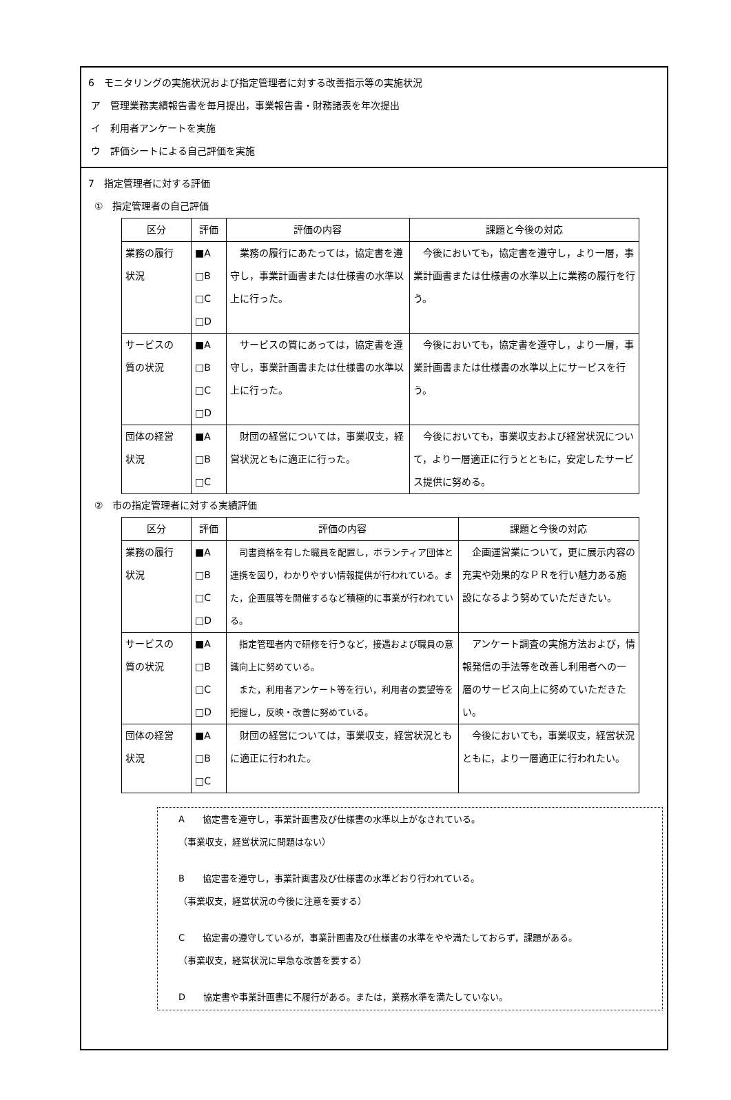6　モニタリングの実施状況および指定管理者に対する改善指示等の実施状況
ア　管理業務実績報告書を毎月提出，事業報告書・財務諸表を年次提出
イ　利用者アンケートを実施
ウ　評価シートによる自己評価を実施
7　指定管理者に対する評価
①　指定管理者の自己評価
| 区分 | 評価 | 評価の内容 | 課題と今後の対応 |
| --- | --- | --- | --- |
| 業務の履行 状況 | ■A □B □C □D | 業務の履行にあたっては，協定書を遵守し，事業計画書または仕様書の水準以上に行った。 | 今後においても，協定書を遵守し，より一層，事業計画書または仕様書の水準以上に業務の履行を行う。 |
| サービスの 質の状況 | ■A □B □C □D | サービスの質にあっては，協定書を遵守し，事業計画書または仕様書の水準以上に行った。 | 今後においても，協定書を遵守し，より一層，事業計画書または仕様書の水準以上にサービスを行う。 |
| 団体の経営 状況 | ■A □B □C | 財団の経営については，事業収支，経営状況ともに適正に行った。 | 今後においても，事業収支および経営状況について，より一層適正に行うとともに，安定したサービス提供に努める。 |
②　市の指定管理者に対する実績評価
| 区分 | 評価 | 評価の内容 | 課題と今後の対応 |
| --- | --- | --- | --- |
| 業務の履行 状況 | ■A □B □C □D | 司書資格を有した職員を配置し，ボランティア団体と連携を図り，わかりやすい情報提供が行われている。また，企画展等を開催するなど積極的に事業が行われている。 | 企画運営業について，更に展示内容の充実や効果的なＰＲを行い魅力ある施設になるよう努めていただきたい。 |
| サービスの 質の状況 | ■A □B □C □D | 指定管理者内で研修を行うなど，接遇および職員の意識向上に努めている。 また，利用者アンケート等を行い，利用者の要望等を把握し，反映・改善に努めている。 | アンケート調査の実施方法および，情報発信の手法等を改善し利用者への一層のサービス向上に努めていただきたい。 |
| 団体の経営 状況 | ■A □B □C | 財団の経営については，事業収支，経営状況ともに適正に行われた。 | 今後においても，事業収支，経営状況ともに，より一層適正に行われたい。 |
A　　協定書を遵守し，事業計画書及び仕様書の水準以上がなされている。
（事業収支，経営状況に問題はない）
B　　協定書を遵守し，事業計画書及び仕様書の水準どおり行われている。
（事業収支，経営状況の今後に注意を要する）
C　　協定書の遵守しているが，事業計画書及び仕様書の水準をやや満たしておらず，課題がある。
（事業収支，経営状況に早急な改善を要する）
D　　協定書や事業計画書に不履行がある。または，業務水準を満たしていない。